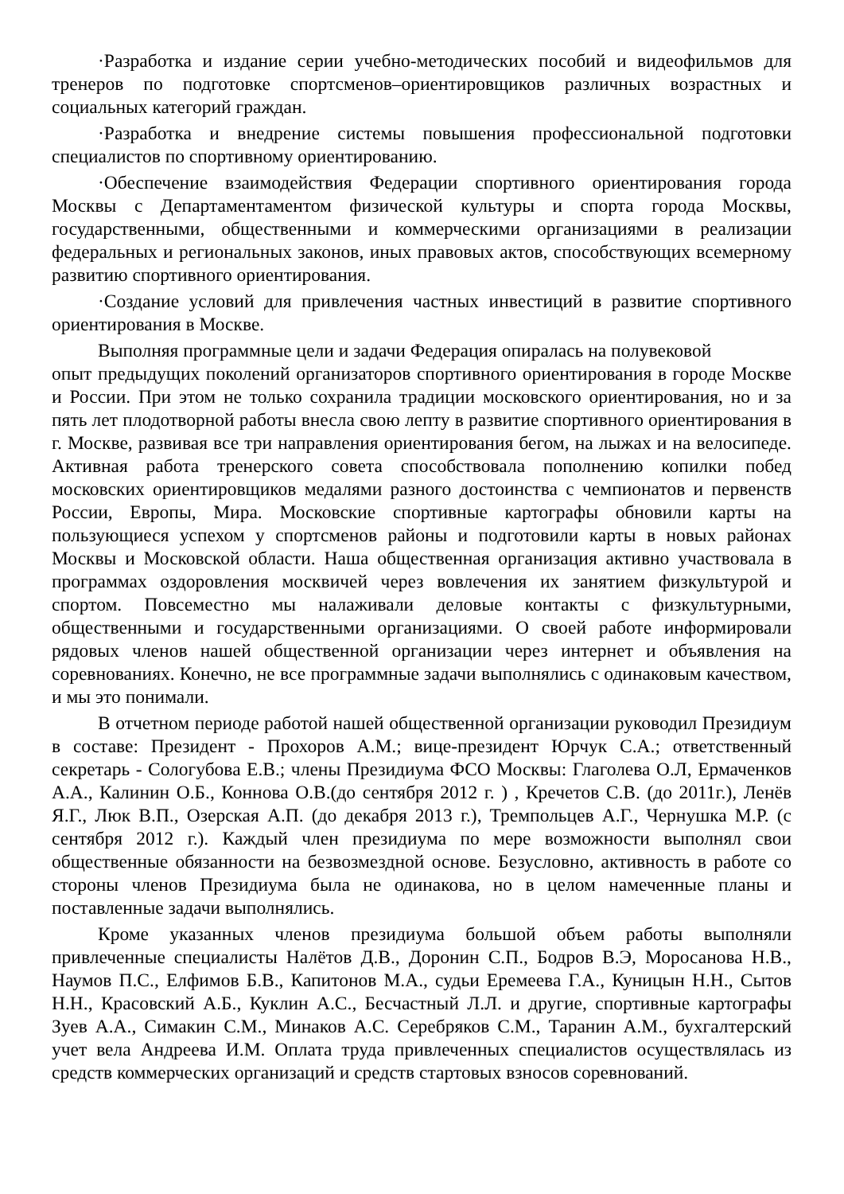·Разработка и издание серии учебно-методических пособий и видеофильмов для тренеров по подготовке спортсменов–ориентировщиков различных возрастных и социальных категорий граждан.
·Разработка и внедрение системы повышения профессиональной подготовки специалистов по спортивному ориентированию.
·Обеспечение взаимодействия Федерации спортивного ориентирования города Москвы с Департаментаментом физической культуры и спорта города Москвы, государственными, общественными и коммерческими организациями в реализации федеральных и региональных законов, иных правовых актов, способствующих всемерному развитию спортивного ориентирования.
·Создание условий для привлечения частных инвестиций в развитие спортивного ориентирования в Москве.
Выполняя программные цели и задачи Федерация опиралась на полувековой
опыт предыдущих поколений организаторов спортивного ориентирования в городе Москве и России. При этом не только сохранила традиции московского ориентирования, но и за пять лет плодотворной работы внесла свою лепту в развитие спортивного ориентирования в г. Москве, развивая все три направления ориентирования бегом, на лыжах и на велосипеде. Активная работа тренерского совета способствовала пополнению копилки побед московских ориентировщиков медалями разного достоинства с чемпионатов и первенств России, Европы, Мира. Московские спортивные картографы обновили карты на пользующиеся успехом у спортсменов районы и подготовили карты в новых районах Москвы и Московской области. Наша общественная организация активно участвовала в программах оздоровления москвичей через вовлечения их занятием физкультурой и спортом. Повсеместно мы налаживали деловые контакты с физкультурными, общественными и государственными организациями. О своей работе информировали рядовых членов нашей общественной организации через интернет и объявления на соревнованиях. Конечно, не все программные задачи выполнялись с одинаковым качеством, и мы это понимали.
В отчетном периоде работой нашей общественной организации руководил Президиум в составе: Президент - Прохоров А.М.; вице-президент Юрчук С.А.; ответственный секретарь - Сологубова Е.В.; члены Президиума ФСО Москвы: Глаголева О.Л, Ермаченков А.А., Калинин О.Б., Коннова О.В.(до сентября 2012 г. ) , Кречетов С.В. (до 2011г.), Ленёв Я.Г., Люк В.П., Озерская А.П. (до декабря 2013 г.), Тремпольцев А.Г., Чернушка М.Р. (с сентября 2012 г.). Каждый член президиума по мере возможности выполнял свои общественные обязанности на безвозмездной основе. Безусловно, активность в работе со стороны членов Президиума была не одинакова, но в целом намеченные планы и поставленные задачи выполнялись.
Кроме указанных членов президиума большой объем работы выполняли привлеченные специалисты Налётов Д.В., Доронин С.П., Бодров В.Э, Моросанова Н.В., Наумов П.С., Елфимов Б.В., Капитонов М.А., судьи Еремеева Г.А., Куницын Н.Н., Сытов Н.Н., Красовский А.Б., Куклин А.С., Бесчастный Л.Л. и другие, спортивные картографы Зуев А.А., Симакин С.М., Минаков А.С. Серебряков С.М., Таранин А.М., бухгалтерский учет вела Андреева И.М. Оплата труда привлеченных специалистов осуществлялась из средств коммерческих организаций и средств стартовых взносов соревнований.